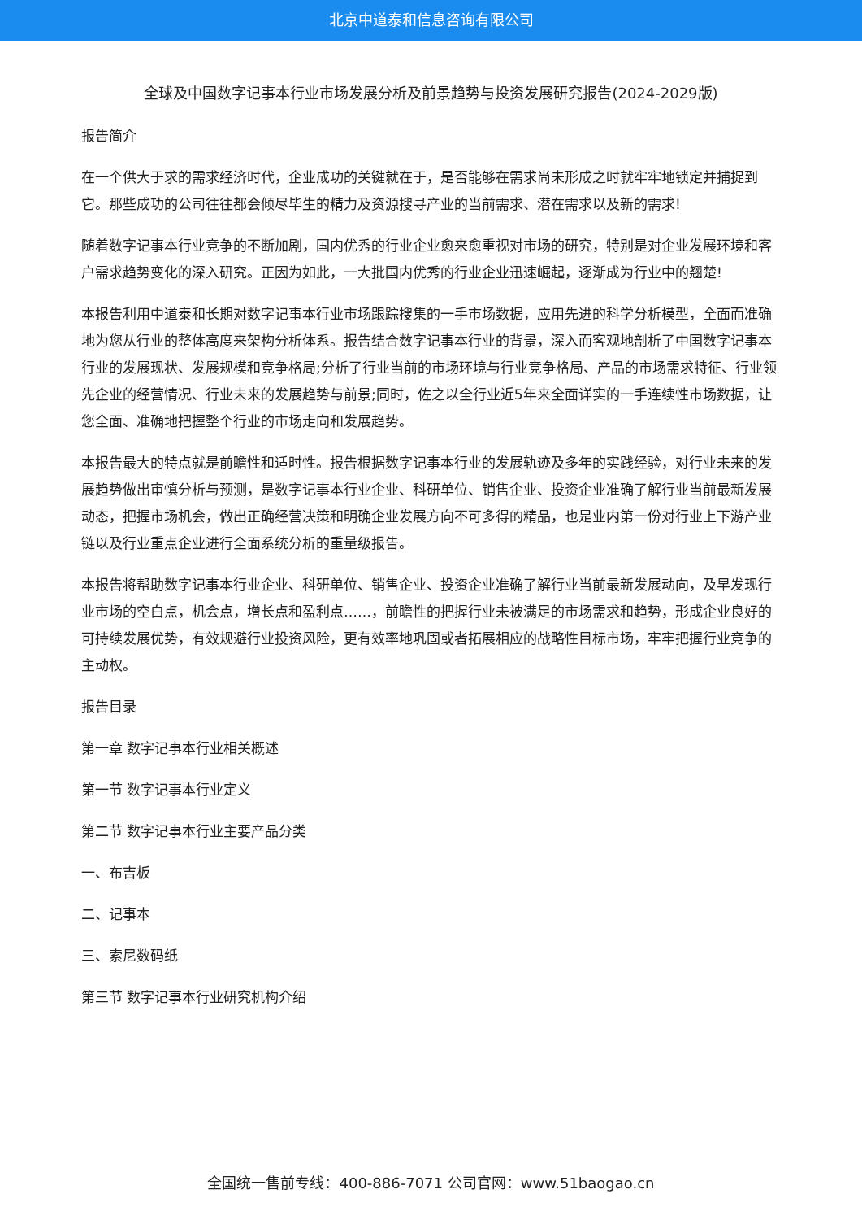北京中道泰和信息咨询有限公司
全球及中国数字记事本行业市场发展分析及前景趋势与投资发展研究报告(2024-2029版)
报告简介
在一个供大于求的需求经济时代，企业成功的关键就在于，是否能够在需求尚未形成之时就牢牢地锁定并捕捉到它。那些成功的公司往往都会倾尽毕生的精力及资源搜寻产业的当前需求、潜在需求以及新的需求!
随着数字记事本行业竞争的不断加剧，国内优秀的行业企业愈来愈重视对市场的研究，特别是对企业发展环境和客户需求趋势变化的深入研究。正因为如此，一大批国内优秀的行业企业迅速崛起，逐渐成为行业中的翘楚!
本报告利用中道泰和长期对数字记事本行业市场跟踪搜集的一手市场数据，应用先进的科学分析模型，全面而准确地为您从行业的整体高度来架构分析体系。报告结合数字记事本行业的背景，深入而客观地剖析了中国数字记事本行业的发展现状、发展规模和竞争格局;分析了行业当前的市场环境与行业竞争格局、产品的市场需求特征、行业领先企业的经营情况、行业未来的发展趋势与前景;同时，佐之以全行业近5年来全面详实的一手连续性市场数据，让您全面、准确地把握整个行业的市场走向和发展趋势。
本报告最大的特点就是前瞻性和适时性。报告根据数字记事本行业的发展轨迹及多年的实践经验，对行业未来的发展趋势做出审慎分析与预测，是数字记事本行业企业、科研单位、销售企业、投资企业准确了解行业当前最新发展动态，把握市场机会，做出正确经营决策和明确企业发展方向不可多得的精品，也是业内第一份对行业上下游产业链以及行业重点企业进行全面系统分析的重量级报告。
本报告将帮助数字记事本行业企业、科研单位、销售企业、投资企业准确了解行业当前最新发展动向，及早发现行业市场的空白点，机会点，增长点和盈利点……，前瞻性的把握行业未被满足的市场需求和趋势，形成企业良好的可持续发展优势，有效规避行业投资风险，更有效率地巩固或者拓展相应的战略性目标市场，牢牢把握行业竞争的主动权。
报告目录
第一章 数字记事本行业相关概述
第一节 数字记事本行业定义
第二节 数字记事本行业主要产品分类
一、布吉板
二、记事本
三、索尼数码纸
第三节 数字记事本行业研究机构介绍
全国统一售前专线：400-886-7071 公司官网：www.51baogao.cn